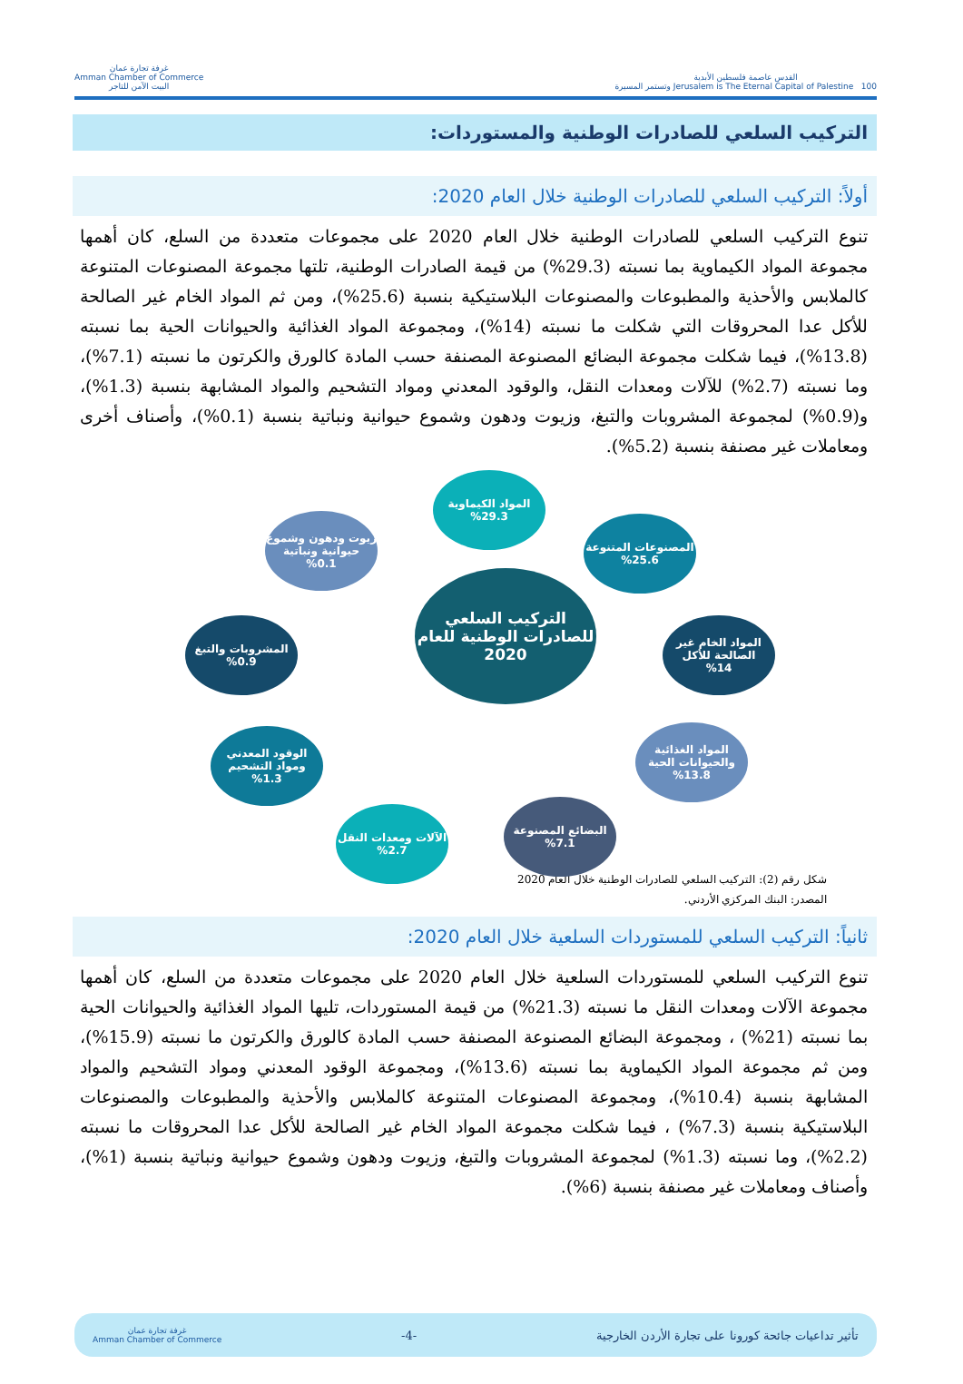القدس عاصمة فلسطين الأبدية
Jerusalem is The Eternal Capital of Palestine 100 وتستمر المسيرة
غرفة تجارة عمان
Amman Chamber of Commerce
البيت الآمن للتاجر
التركيب السلعي للصادرات الوطنية والمستوردات:
أولاً: التركيب السلعي للصادرات الوطنية خلال العام 2020:
تنوع التركيب السلعي للصادرات الوطنية خلال العام 2020 على مجموعات متعددة من السلع، كان أهمها مجموعة المواد الكيماوية بما نسبته (29.3%) من قيمة الصادرات الوطنية، تلتها مجموعة المصنوعات المتنوعة كالملابس والأحذية والمطبوعات والمصنوعات البلاستيكية بنسبة (25.6%)، ومن ثم المواد الخام غير الصالحة للأكل عدا المحروقات التي شكلت ما نسبته (14%)، ومجموعة المواد الغذائية والحيوانات الحية بما نسبته (13.8%)، فيما شكلت مجموعة البضائع المصنوعة المصنفة حسب المادة كالورق والكرتون ما نسبته (7.1%)، وما نسبته (2.7%) للآلات ومعدات النقل، والوقود المعدني ومواد التشحيم والمواد المشابهة بنسبة (1.3%)، و(0.9%) لمجموعة المشروبات والتبغ، وزيوت ودهون وشموع حيوانية ونباتية بنسبة (0.1%)، وأصناف أخرى ومعاملات غير مصنفة بنسبة (5.2%).
التركيب السلعي للصادرات الوطنية للعام 2020
المواد الكيماوية
%29.3
المصنوعات المتنوعة
%25.6
المواد الخام غير الصالحة للأكل
%14
المواد الغذائية والحيوانات الحية
%13.8
البضائع المصنوعة
%7.1
الآلات ومعدات النقل
%2.7
الوقود المعدني ومواد التشحيم
%1.3
المشروبات والتبغ
%0.9
زيوت ودهون وشموع حيوانية ونباتية
%0.1
شكل رقم (2): التركيب السلعي للصادرات الوطنية خلال العام 2020
المصدر: البنك المركزي الأردني.
ثانياً: التركيب السلعي للمستوردات السلعية خلال العام 2020:
تنوع التركيب السلعي للمستوردات السلعية خلال العام 2020 على مجموعات متعددة من السلع، كان أهمها مجموعة الآلات ومعدات النقل ما نسبته (21.3%) من قيمة المستوردات، تليها المواد الغذائية والحيوانات الحية بما نسبته (21%) ، ومجموعة البضائع المصنوعة المصنفة حسب المادة كالورق والكرتون ما نسبته (15.9%)، ومن ثم مجموعة المواد الكيماوية بما نسبته (13.6%)، ومجموعة الوقود المعدني ومواد التشحيم والمواد المشابهة بنسبة (10.4%)، ومجموعة المصنوعات المتنوعة كالملابس والأحذية والمطبوعات والمصنوعات البلاستيكية بنسبة (7.3%) ، فيما شكلت مجموعة المواد الخام غير الصالحة للأكل عدا المحروقات ما نسبته (2.2%)، وما نسبته (1.3%) لمجموعة المشروبات والتبغ، وزيوت ودهون وشموع حيوانية ونباتية بنسبة (1%)، وأصناف ومعاملات غير مصنفة بنسبة (6%).
تأثير تداعيات جائحة كورونا على تجارة الأردن الخارجية -4- غرفة تجارة عمان
Amman Chamber of Commerce